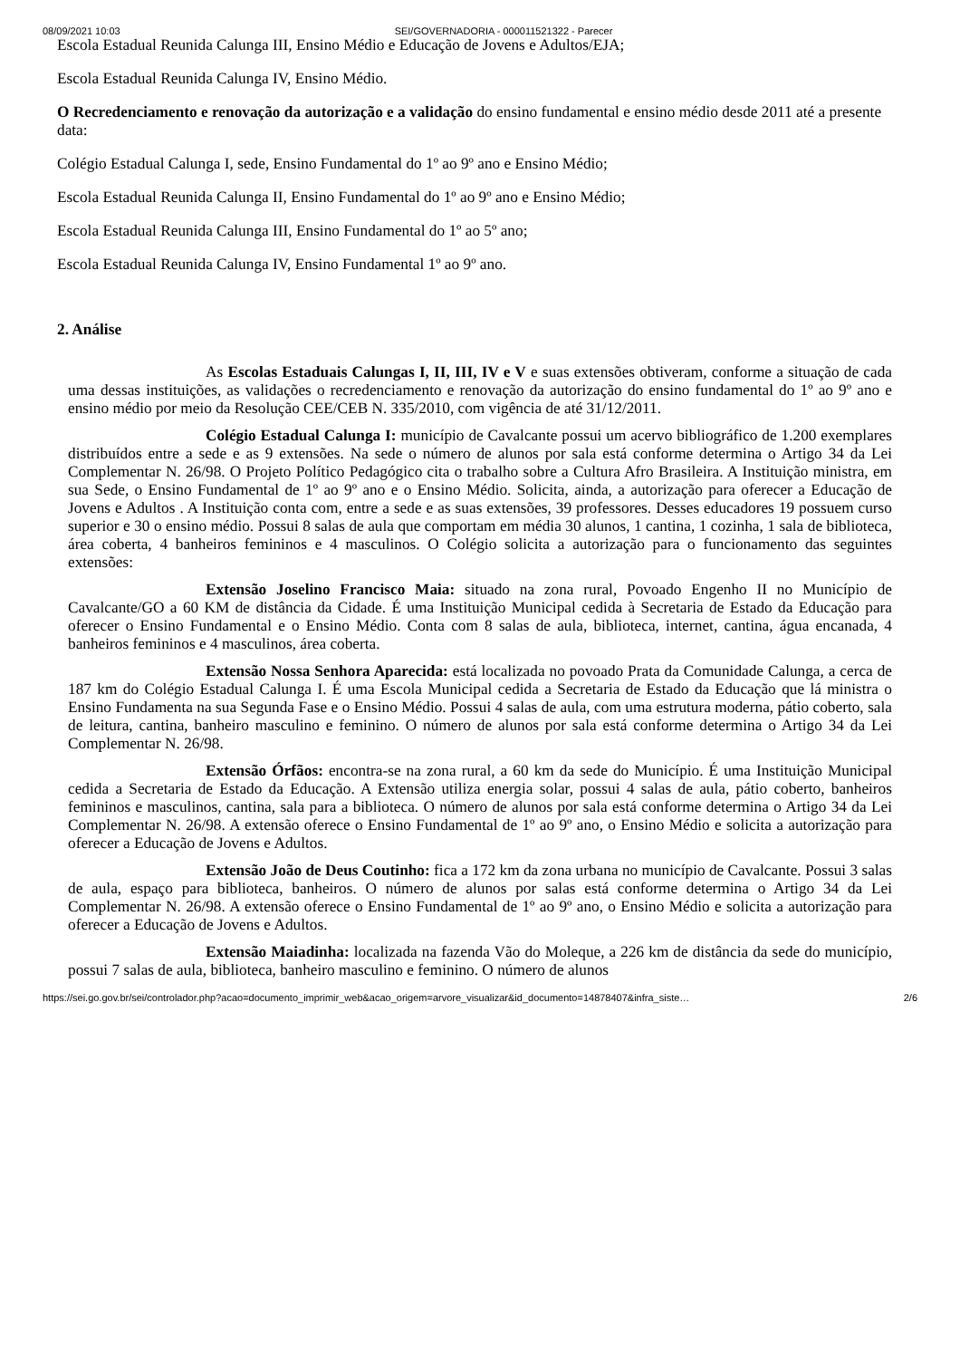08/09/2021 10:03 SEI/GOVERNADORIA - 000011521322 - Parecer
Escola Estadual Reunida Calunga III, Ensino Médio e Educação de Jovens e Adultos/EJA;
Escola Estadual Reunida Calunga IV, Ensino Médio.
O Recredenciamento e renovação da autorização e a validação do ensino fundamental e ensino médio desde 2011 até a presente data:
Colégio Estadual Calunga I, sede, Ensino Fundamental do 1º ao 9º ano e Ensino Médio;
Escola Estadual Reunida Calunga II, Ensino Fundamental do 1º ao 9º ano e Ensino Médio;
Escola Estadual Reunida Calunga III, Ensino Fundamental do 1º ao 5º ano;
Escola Estadual Reunida Calunga IV, Ensino Fundamental 1º ao 9º ano.
2. Análise
As Escolas Estaduais Calungas I, II, III, IV e V e suas extensões obtiveram, conforme a situação de cada uma dessas instituições, as validações o recredenciamento e renovação da autorização do ensino fundamental do 1º ao 9º ano e ensino médio por meio da Resolução CEE/CEB N. 335/2010, com vigência de até 31/12/2011.
Colégio Estadual Calunga I: município de Cavalcante possui um acervo bibliográfico de 1.200 exemplares distribuídos entre a sede e as 9 extensões. Na sede o número de alunos por sala está conforme determina o Artigo 34 da Lei Complementar N. 26/98. O Projeto Político Pedagógico cita o trabalho sobre a Cultura Afro Brasileira. A Instituição ministra, em sua Sede, o Ensino Fundamental de 1º ao 9º ano e o Ensino Médio. Solicita, ainda, a autorização para oferecer a Educação de Jovens e Adultos . A Instituição conta com, entre a sede e as suas extensões, 39 professores. Desses educadores 19 possuem curso superior e 30 o ensino médio. Possui 8 salas de aula que comportam em média 30 alunos, 1 cantina, 1 cozinha, 1 sala de biblioteca, área coberta, 4 banheiros femininos e 4 masculinos. O Colégio solicita a autorização para o funcionamento das seguintes extensões:
Extensão Joselino Francisco Maia: situado na zona rural, Povoado Engenho II no Município de Cavalcante/GO a 60 KM de distância da Cidade. É uma Instituição Municipal cedida à Secretaria de Estado da Educação para oferecer o Ensino Fundamental e o Ensino Médio. Conta com 8 salas de aula, biblioteca, internet, cantina, água encanada, 4 banheiros femininos e 4 masculinos, área coberta.
Extensão Nossa Senhora Aparecida: está localizada no povoado Prata da Comunidade Calunga, a cerca de 187 km do Colégio Estadual Calunga I. É uma Escola Municipal cedida a Secretaria de Estado da Educação que lá ministra o Ensino Fundamenta na sua Segunda Fase e o Ensino Médio. Possui 4 salas de aula, com uma estrutura moderna, pátio coberto, sala de leitura, cantina, banheiro masculino e feminino. O número de alunos por sala está conforme determina o Artigo 34 da Lei Complementar N. 26/98.
Extensão Órfãos: encontra-se na zona rural, a 60 km da sede do Município. É uma Instituição Municipal cedida a Secretaria de Estado da Educação. A Extensão utiliza energia solar, possui 4 salas de aula, pátio coberto, banheiros femininos e masculinos, cantina, sala para a biblioteca. O número de alunos por sala está conforme determina o Artigo 34 da Lei Complementar N. 26/98. A extensão oferece o Ensino Fundamental de 1º ao 9º ano, o Ensino Médio e solicita a autorização para oferecer a Educação de Jovens e Adultos.
Extensão João de Deus Coutinho: fica a 172 km da zona urbana no município de Cavalcante. Possui 3 salas de aula, espaço para biblioteca, banheiros. O número de alunos por salas está conforme determina o Artigo 34 da Lei Complementar N. 26/98. A extensão oferece o Ensino Fundamental de 1º ao 9º ano, o Ensino Médio e solicita a autorização para oferecer a Educação de Jovens e Adultos.
Extensão Maiadinha: localizada na fazenda Vão do Moleque, a 226 km de distância da sede do município, possui 7 salas de aula, biblioteca, banheiro masculino e feminino. O número de alunos
https://sei.go.gov.br/sei/controlador.php?acao=documento_imprimir_web&acao_origem=arvore_visualizar&id_documento=14878407&infra_siste… 2/6